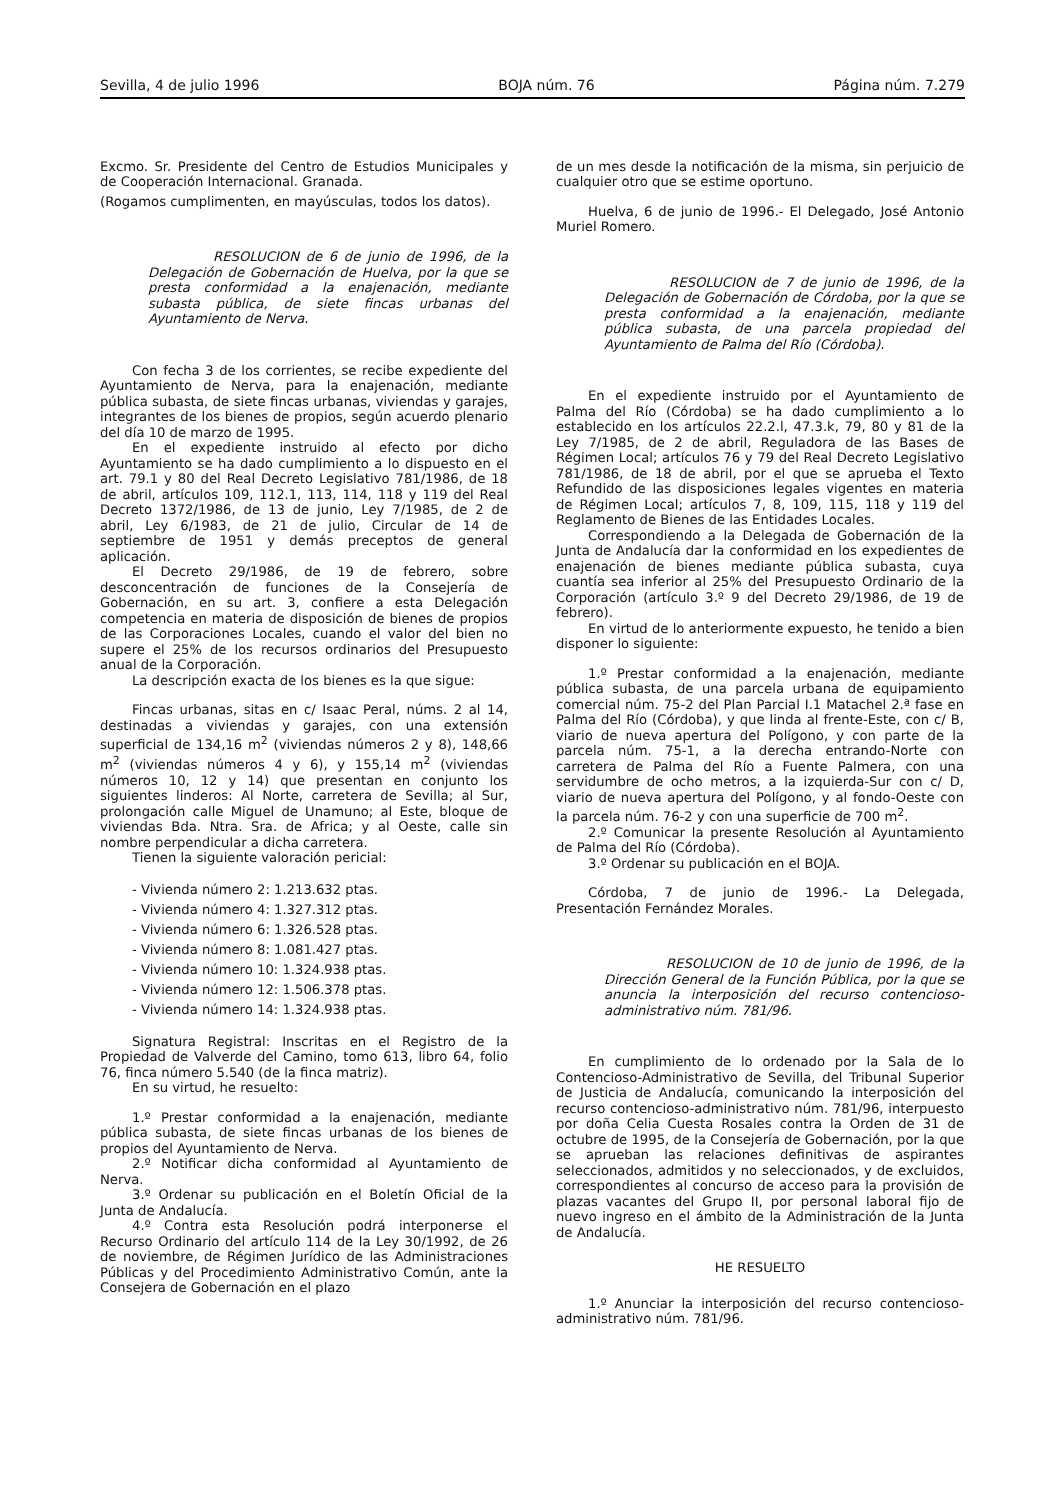Sevilla, 4 de julio 1996 BOJA núm. 76 Página núm. 7.279
Excmo. Sr. Presidente del Centro de Estudios Municipales y de Cooperación Internacional. Granada.
(Rogamos cumplimenten, en mayúsculas, todos los datos).
RESOLUCION de 6 de junio de 1996, de la Delegación de Gobernación de Huelva, por la que se presta conformidad a la enajenación, mediante subasta pública, de siete fincas urbanas del Ayuntamiento de Nerva.
Con fecha 3 de los corrientes, se recibe expediente del Ayuntamiento de Nerva, para la enajenación, mediante pública subasta, de siete fincas urbanas, viviendas y garajes, integrantes de los bienes de propios, según acuerdo plenario del día 10 de marzo de 1995.
En el expediente instruido al efecto por dicho Ayuntamiento se ha dado cumplimiento a lo dispuesto en el art. 79.1 y 80 del Real Decreto Legislativo 781/1986, de 18 de abril, artículos 109, 112.1, 113, 114, 118 y 119 del Real Decreto 1372/1986, de 13 de junio, Ley 7/1985, de 2 de abril, Ley 6/1983, de 21 de julio, Circular de 14 de septiembre de 1951 y demás preceptos de general aplicación.
El Decreto 29/1986, de 19 de febrero, sobre desconcentración de funciones de la Consejería de Gobernación, en su art. 3, confiere a esta Delegación competencia en materia de disposición de bienes de propios de las Corporaciones Locales, cuando el valor del bien no supere el 25% de los recursos ordinarios del Presupuesto anual de la Corporación.
La descripción exacta de los bienes es la que sigue:
Fincas urbanas, sitas en c/ Isaac Peral, núms. 2 al 14, destinadas a viviendas y garajes, con una extensión superficial de 134,16 m<sup>2</sup> (viviendas números 2 y 8), 148,66 m<sup>2</sup> (viviendas números 4 y 6), y 155,14 m<sup>2</sup> (viviendas números 10, 12 y 14) que presentan en conjunto los siguientes linderos: Al Norte, carretera de Sevilla; al Sur, prolongación calle Miguel de Unamuno; al Este, bloque de viviendas Bda. Ntra. Sra. de Africa; y al Oeste, calle sin nombre perpendicular a dicha carretera.
Tienen la siguiente valoración pericial:
- Vivienda número 2: 1.213.632 ptas.
- Vivienda número 4: 1.327.312 ptas.
- Vivienda número 6: 1.326.528 ptas.
- Vivienda número 8: 1.081.427 ptas.
- Vivienda número 10: 1.324.938 ptas.
- Vivienda número 12: 1.506.378 ptas.
- Vivienda número 14: 1.324.938 ptas.
Signatura Registral: Inscritas en el Registro de la Propiedad de Valverde del Camino, tomo 613, libro 64, folio 76, finca número 5.540 (de la finca matriz).
En su virtud, he resuelto:
1.º Prestar conformidad a la enajenación, mediante pública subasta, de siete fincas urbanas de los bienes de propios del Ayuntamiento de Nerva.
2.º Notificar dicha conformidad al Ayuntamiento de Nerva.
3.º Ordenar su publicación en el Boletín Oficial de la Junta de Andalucía.
4.º Contra esta Resolución podrá interponerse el Recurso Ordinario del artículo 114 de la Ley 30/1992, de 26 de noviembre, de Régimen Jurídico de las Administraciones Públicas y del Procedimiento Administrativo Común, ante la Consejera de Gobernación en el plazo
de un mes desde la notificación de la misma, sin perjuicio de cualquier otro que se estime oportuno.
Huelva, 6 de junio de 1996.- El Delegado, José Antonio Muriel Romero.
RESOLUCION de 7 de junio de 1996, de la Delegación de Gobernación de Córdoba, por la que se presta conformidad a la enajenación, mediante pública subasta, de una parcela propiedad del Ayuntamiento de Palma del Río (Córdoba).
En el expediente instruido por el Ayuntamiento de Palma del Río (Córdoba) se ha dado cumplimiento a lo establecido en los artículos 22.2.l, 47.3.k, 79, 80 y 81 de la Ley 7/1985, de 2 de abril, Reguladora de las Bases de Régimen Local; artículos 76 y 79 del Real Decreto Legislativo 781/1986, de 18 de abril, por el que se aprueba el Texto Refundido de las disposiciones legales vigentes en materia de Régimen Local; artículos 7, 8, 109, 115, 118 y 119 del Reglamento de Bienes de las Entidades Locales.
Correspondiendo a la Delegada de Gobernación de la Junta de Andalucía dar la conformidad en los expedientes de enajenación de bienes mediante pública subasta, cuya cuantía sea inferior al 25% del Presupuesto Ordinario de la Corporación (artículo 3.º 9 del Decreto 29/1986, de 19 de febrero).
En virtud de lo anteriormente expuesto, he tenido a bien disponer lo siguiente:
1.º Prestar conformidad a la enajenación, mediante pública subasta, de una parcela urbana de equipamiento comercial núm. 75-2 del Plan Parcial I.1 Matachel 2.ª fase en Palma del Río (Córdoba), y que linda al frente-Este, con c/ B, viario de nueva apertura del Polígono, y con parte de la parcela núm. 75-1, a la derecha entrando-Norte con carretera de Palma del Río a Fuente Palmera, con una servidumbre de ocho metros, a la izquierda-Sur con c/ D, viario de nueva apertura del Polígono, y al fondo-Oeste con la parcela núm. 76-2 y con una superficie de 700 m<sup>2</sup>.
2.º Comunicar la presente Resolución al Ayuntamiento de Palma del Río (Córdoba).
3.º Ordenar su publicación en el BOJA.
Córdoba, 7 de junio de 1996.- La Delegada, Presentación Fernández Morales.
RESOLUCION de 10 de junio de 1996, de la Dirección General de la Función Pública, por la que se anuncia la interposición del recurso contencioso-administrativo núm. 781/96.
En cumplimiento de lo ordenado por la Sala de lo Contencioso-Administrativo de Sevilla, del Tribunal Superior de Justicia de Andalucía, comunicando la interposición del recurso contencioso-administrativo núm. 781/96, interpuesto por doña Celia Cuesta Rosales contra la Orden de 31 de octubre de 1995, de la Consejería de Gobernación, por la que se aprueban las relaciones definitivas de aspirantes seleccionados, admitidos y no seleccionados, y de excluidos, correspondientes al concurso de acceso para la provisión de plazas vacantes del Grupo II, por personal laboral fijo de nuevo ingreso en el ámbito de la Administración de la Junta de Andalucía.
HE RESUELTO
1.º Anunciar la interposición del recurso contencioso-administrativo núm. 781/96.